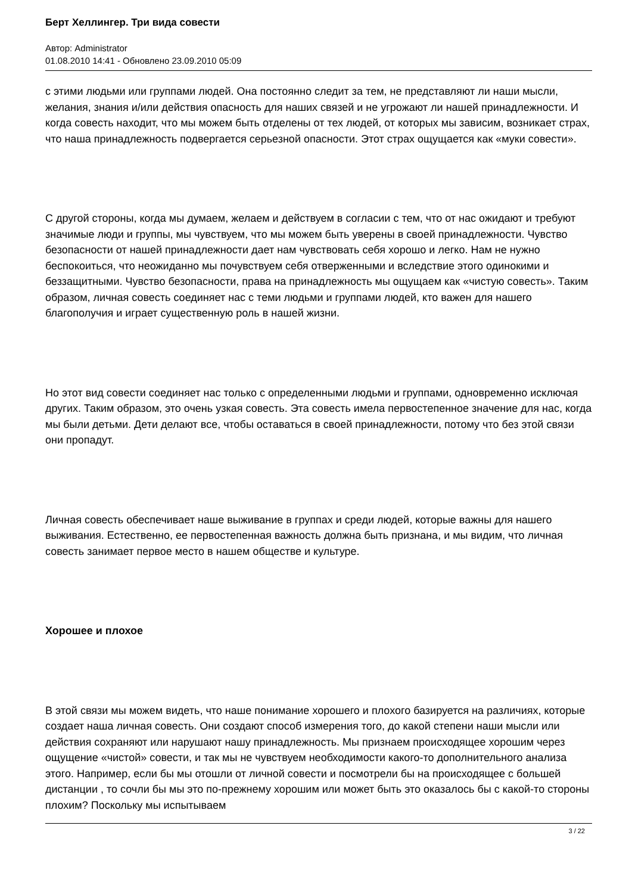Берт Хеллингер. Три вида совести
Автор: Administrator
01.08.2010 14:41 - Обновлено 23.09.2010 05:09
с этими людьми или группами людей. Она постоянно следит за тем, не представляют ли наши мысли, желания, знания и/или действия опасность для наших связей и не угрожают ли нашей принадлежности. И когда совесть находит, что мы можем быть отделены от тех людей, от которых мы зависим, возникает страх, что наша принадлежность подвергается серьезной опасности. Этот страх ощущается как «муки совести».
С другой стороны, когда мы думаем, желаем и действуем в согласии с тем, что от нас ожидают и требуют значимые люди и группы, мы чувствуем, что мы можем быть уверены в своей принадлежности. Чувство безопасности от нашей принадлежности дает нам чувствовать себя хорошо и легко. Нам не нужно беспокоиться, что неожиданно мы почувствуем себя отверженными и вследствие этого одинокими и беззащитными. Чувство безопасности, права на принадлежность мы ощущаем как «чистую совесть». Таким образом, личная совесть соединяет нас с теми людьми и группами людей, кто важен для нашего благополучия и играет существенную роль в нашей жизни.
Но этот вид совести соединяет нас только с определенными людьми и группами, одновременно исключая других. Таким образом, это очень узкая совесть. Эта совесть имела первостепенное значение для нас, когда мы были детьми. Дети делают все, чтобы оставаться в своей принадлежности, потому что без этой связи они пропадут.
Личная совесть обеспечивает наше выживание в группах и среди людей, которые важны для нашего выживания. Естественно, ее первостепенная важность должна быть признана, и мы видим, что личная совесть занимает первое место в нашем обществе и культуре.
Хорошее и плохое
В этой связи мы можем видеть, что наше понимание хорошего и плохого базируется на различиях, которые создает наша личная совесть. Они создают способ измерения того, до какой степени наши мысли или действия сохраняют или нарушают нашу принадлежность. Мы признаем происходящее хорошим через ощущение «чистой» совести, и так мы не чувствуем необходимости какого-то дополнительного анализа этого. Например, если бы мы отошли от личной совести и посмотрели бы на происходящее с большей дистанции , то сочли бы мы это по-прежнему хорошим или может быть это оказалось бы с какой-то стороны плохим? Поскольку мы испытываем
3 / 22